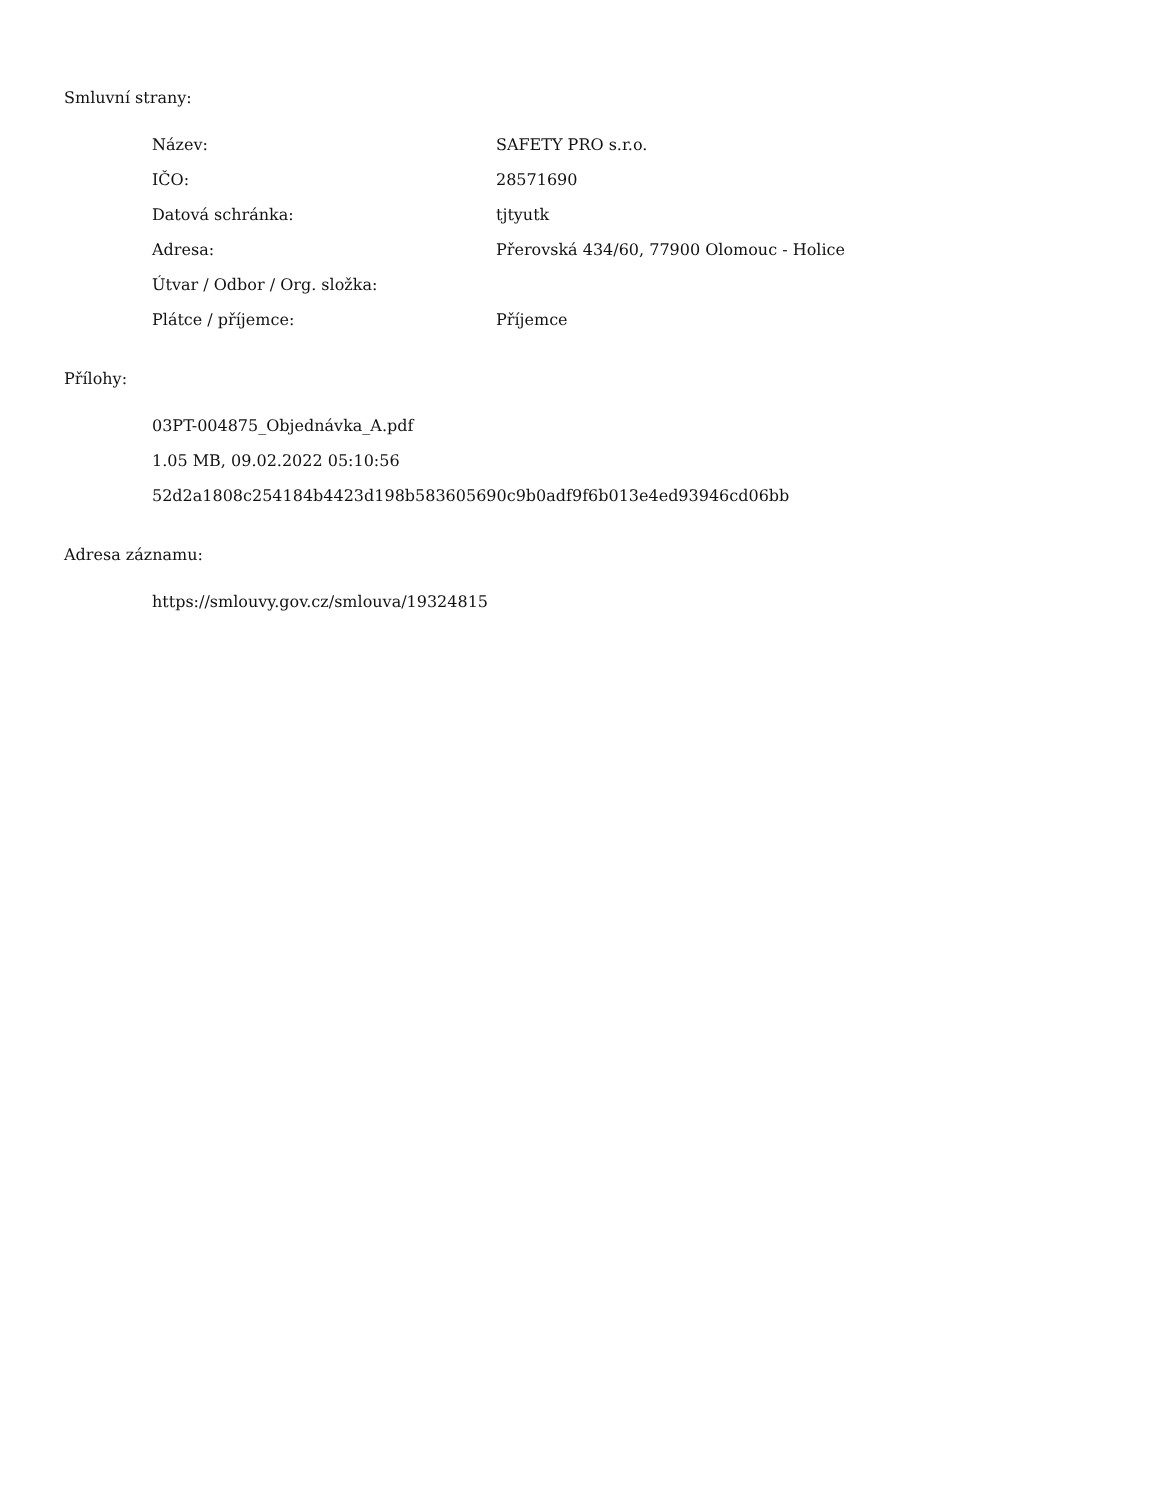Smluvní strany:
| Název: | SAFETY PRO s.r.o. |
| IČO: | 28571690 |
| Datová schránka: | tjtyutk |
| Adresa: | Přerovská 434/60, 77900 Olomouc - Holice |
| Útvar / Odbor / Org. složka: | |
| Plátce / příjemce: | Příjemce |
Přílohy:
03PT-004875_Objednávka_A.pdf
1.05 MB, 09.02.2022 05:10:56
52d2a1808c254184b4423d198b583605690c9b0adf9f6b013e4ed93946cd06bb
Adresa záznamu:
https://smlouvy.gov.cz/smlouva/19324815